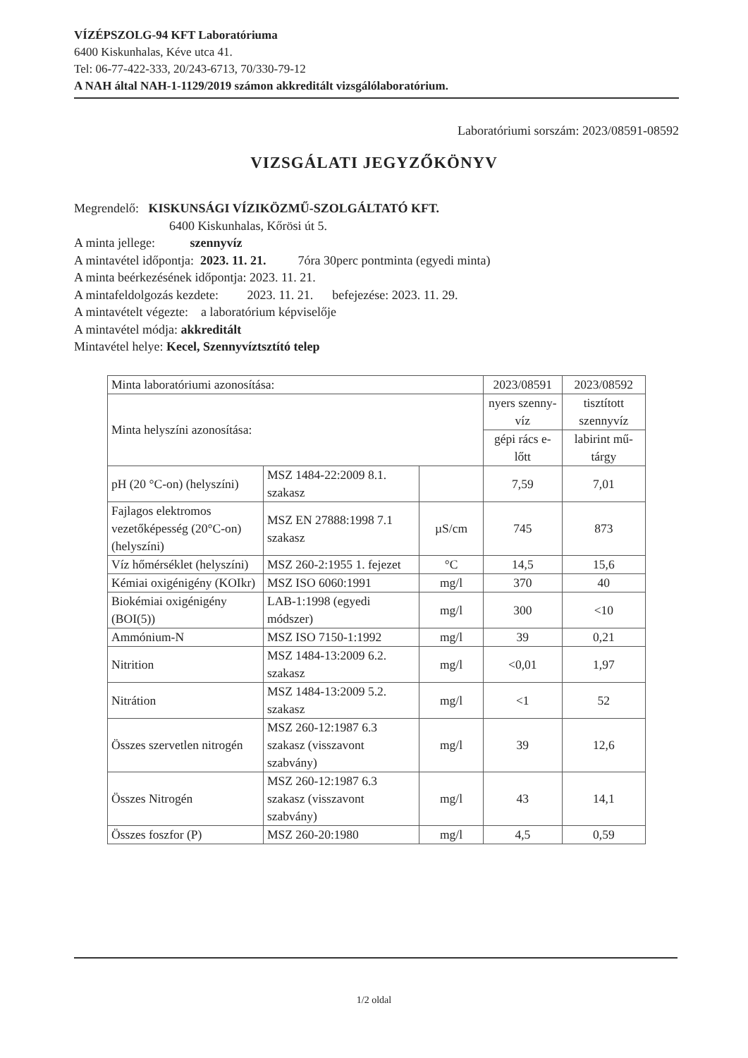VÍZÉPSZOLG-94 KFT Laboratóriuma
6400 Kiskunhalas, Kéve utca 41.
Tel: 06-77-422-333, 20/243-6713, 70/330-79-12
A NAH által NAH-1-1129/2019 számon akkreditált vizsgálólaboratórium.
Laboratóriumi sorszám: 2023/08591-08592
VIZSGÁLATI JEGYZŐKÖNYV
Megrendelő: KISKUNSÁGI VÍZIKÖZMŰ-SZOLGÁLTATÓ KFT.
6400 Kiskunhalas, Kőrösi út 5.
A minta jellege: szennyvíz
A mintavétel időpontja: 2023. 11. 21. 7óra 30perc pontminta (egyedi minta)
A minta beérkezésének időpontja: 2023. 11. 21.
A mintafeldolgozás kezdete: 2023. 11. 21. befejezése: 2023. 11. 29.
A mintavételt végezte: a laboratórium képviselője
A mintavétel módja: akkreditált
Mintavétel helye: Kecel, Szennyvíztsztító telep
| Minta laboratóriumi azonosítása: | | | 2023/08591 | 2023/08592 |
| Minta helyszíni azonosítása: | | | nyers szenny-víz | tisztított szennyvíz |
| | | | gépi rács e-lőtt | labirint mű-tárgy |
| pH (20 °C-on) (helyszíni) | MSZ 1484-22:2009 8.1. szakasz | | 7,59 | 7,01 |
| Fajlagos elektromos vezetőképesség (20°C-on) (helyszíni) | MSZ EN 27888:1998 7.1 szakasz | µS/cm | 745 | 873 |
| Víz hőmérséklet (helyszíni) | MSZ 260-2:1955 1. fejezet | °C | 14,5 | 15,6 |
| Kémiai oxigénigény (KOIkr) | MSZ ISO 6060:1991 | mg/l | 370 | 40 |
| Biokémiai oxigénigény (BOI(5)) | LAB-1:1998 (egyedi módszer) | mg/l | 300 | <10 |
| Ammónium-N | MSZ ISO 7150-1:1992 | mg/l | 39 | 0,21 |
| Nitrition | MSZ 1484-13:2009 6.2. szakasz | mg/l | <0,01 | 1,97 |
| Nitrátion | MSZ 1484-13:2009 5.2. szakasz | mg/l | <1 | 52 |
| Összes szervetlen nitrogén | MSZ 260-12:1987 6.3 szakasz (visszavont szabvány) | mg/l | 39 | 12,6 |
| Összes Nitrogén | MSZ 260-12:1987 6.3 szakasz (visszavont szabvány) | mg/l | 43 | 14,1 |
| Összes foszfor (P) | MSZ 260-20:1980 | mg/l | 4,5 | 0,59 |
1/2 oldal